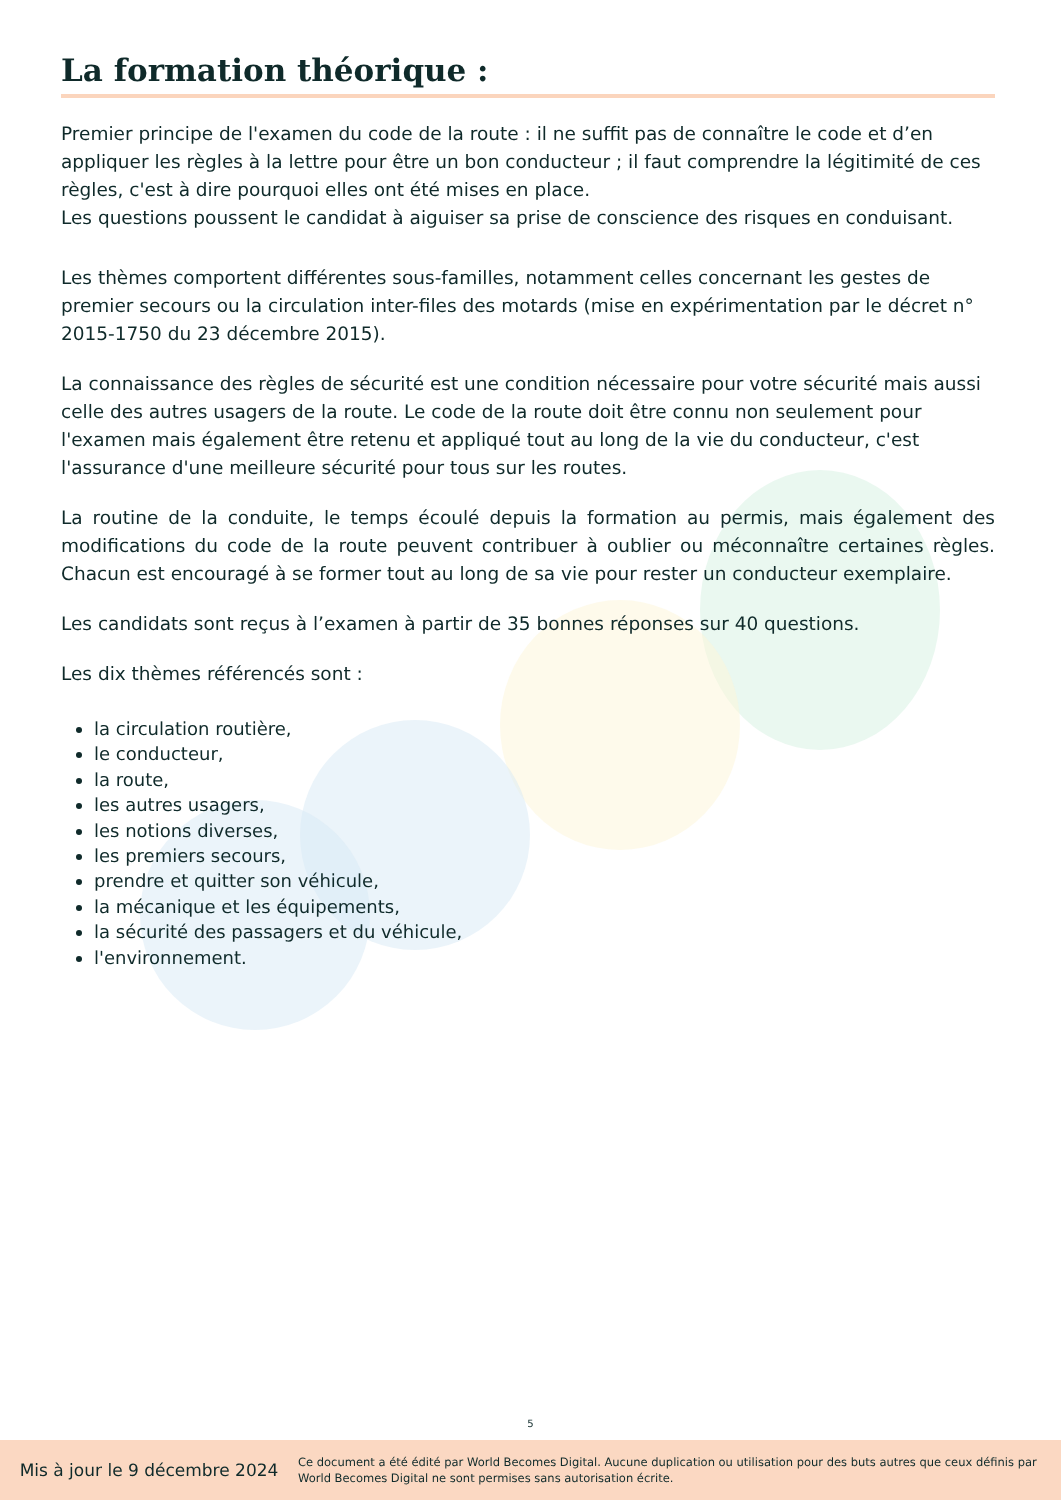La formation théorique :
Premier principe de l'examen du code de la route : il ne suffit pas de connaître le code et d’en appliquer les règles à la lettre pour être un bon conducteur ; il faut comprendre la légitimité de ces règles, c'est à dire pourquoi elles ont été mises en place.
Les questions poussent le candidat à aiguiser sa prise de conscience des risques en conduisant.
Les thèmes comportent différentes sous-familles, notamment celles concernant les gestes de premier secours ou la circulation inter-files des motards (mise en expérimentation par le décret n° 2015-1750 du 23 décembre 2015).
La connaissance des règles de sécurité est une condition nécessaire pour votre sécurité mais aussi celle des autres usagers de la route. Le code de la route doit être connu non seulement pour l'examen mais également être retenu et appliqué tout au long de la vie du conducteur, c'est l'assurance d'une meilleure sécurité pour tous sur les routes.
La routine de la conduite, le temps écoulé depuis la formation au permis, mais également des modifications du code de la route peuvent contribuer à oublier ou méconnaître certaines règles. Chacun est encouragé à se former tout au long de sa vie pour rester un conducteur exemplaire.
Les candidats sont reçus à l’examen à partir de 35 bonnes réponses sur 40 questions.
Les dix thèmes référencés sont :
la circulation routière,
le conducteur,
la route,
les autres usagers,
les notions diverses,
les premiers secours,
prendre et quitter son véhicule,
la mécanique et les équipements,
la sécurité des passagers et du véhicule,
l'environnement.
5
Mis à jour le 9 décembre 2024
Ce document a été édité par World Becomes Digital. Aucune duplication ou utilisation pour des buts autres que ceux définis par World Becomes Digital ne sont permises sans autorisation écrite.